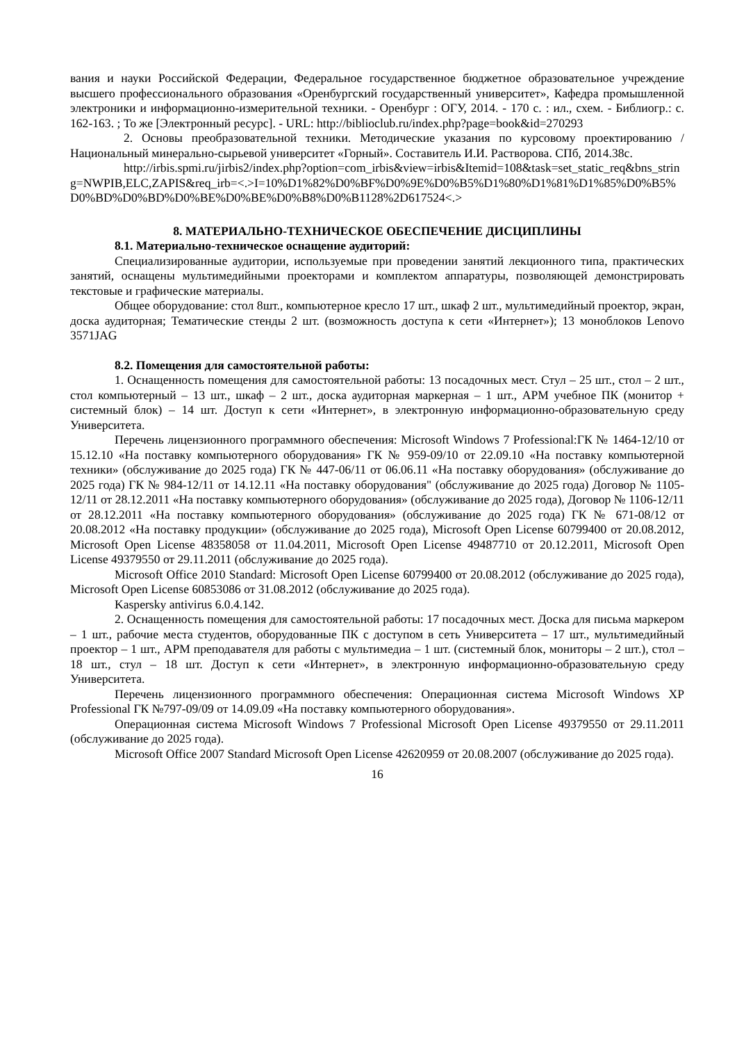вания и науки Российской Федерации, Федеральное государственное бюджетное образовательное учреждение высшего профессионального образования «Оренбургский государственный университет», Кафедра промышленной электроники и информационно-измерительной техники. - Оренбург : ОГУ, 2014. - 170 с. : ил., схем. - Библиогр.: с. 162-163. ; То же [Электронный ресурс]. - URL: http://biblioclub.ru/index.php?page=book&id=270293
2. Основы преобразовательной техники. Методические указания по курсовому проектированию / Национальный минерально-сырьевой университет «Горный». Составитель И.И. Растворова. СПб, 2014.38с.
http://irbis.spmi.ru/jirbis2/index.php?option=com_irbis&view=irbis&Itemid=108&task=set_static_req&bns_string=NWPIB,ELC,ZAPIS&req_irb=<.>I=10%D1%82%D0%BF%D0%9E%D0%B5%D1%80%D1%81%D1%85%D0%B5%D0%BD%D0%BD%D0%BE%D0%BE%D0%B8%D0%B1128%2D617524<.>
8. МАТЕРИАЛЬНО-ТЕХНИЧЕСКОЕ ОБЕСПЕЧЕНИЕ ДИСЦИПЛИНЫ
8.1. Материально-техническое оснащение аудиторий:
Специализированные аудитории, используемые при проведении занятий лекционного типа, практических занятий, оснащены мультимедийными проекторами и комплектом аппаратуры, позволяющей демонстрировать текстовые и графические материалы.
Общее оборудование: стол 8шт., компьютерное кресло 17 шт., шкаф 2 шт., мультимедийный проектор, экран, доска аудиторная; Тематические стенды 2 шт. (возможность доступа к сети «Интернет»); 13 моноблоков Lenovo 3571JAG
8.2. Помещения для самостоятельной работы:
1. Оснащенность помещения для самостоятельной работы: 13 посадочных мест. Стул – 25 шт., стол – 2 шт., стол компьютерный – 13 шт., шкаф – 2 шт., доска аудиторная маркерная – 1 шт., АРМ учебное ПК (монитор + системный блок) – 14 шт. Доступ к сети «Интернет», в электронную информационно-образовательную среду Университета.
Перечень лицензионного программного обеспечения: Microsoft Windows 7 Professional:ГК № 1464-12/10 от 15.12.10 «На поставку компьютерного оборудования» ГК № 959-09/10 от 22.09.10 «На поставку компьютерной техники» (обслуживание до 2025 года) ГК № 447-06/11 от 06.06.11 «На поставку оборудования» (обслуживание до 2025 года) ГК № 984-12/11 от 14.12.11 «На поставку оборудования" (обслуживание до 2025 года) Договор № 1105-12/11 от 28.12.2011 «На поставку компьютерного оборудования» (обслуживание до 2025 года), Договор № 1106-12/11 от 28.12.2011 «На поставку компьютерного оборудования» (обслуживание до 2025 года) ГК № 671-08/12 от 20.08.2012 «На поставку продукции» (обслуживание до 2025 года), Microsoft Open License 60799400 от 20.08.2012, Microsoft Open License 48358058 от 11.04.2011, Microsoft Open License 49487710 от 20.12.2011, Microsoft Open License 49379550 от 29.11.2011 (обслуживание до 2025 года).
Microsoft Office 2010 Standard: Microsoft Open License 60799400 от 20.08.2012 (обслуживание до 2025 года), Microsoft Open License 60853086 от 31.08.2012 (обслуживание до 2025 года).
Kaspersky antivirus 6.0.4.142.
2. Оснащенность помещения для самостоятельной работы: 17 посадочных мест. Доска для письма маркером – 1 шт., рабочие места студентов, оборудованные ПК с доступом в сеть Университета – 17 шт., мультимедийный проектор – 1 шт., АРМ преподавателя для работы с мультимедиа – 1 шт. (системный блок, мониторы – 2 шт.), стол – 18 шт., стул – 18 шт. Доступ к сети «Интернет», в электронную информационно-образовательную среду Университета.
Перечень лицензионного программного обеспечения: Операционная система Microsoft Windows XP Professional ГК №797-09/09 от 14.09.09 «На поставку компьютерного оборудования».
Операционная система Microsoft Windows 7 Professional Microsoft Open License 49379550 от 29.11.2011 (обслуживание до 2025 года).
Microsoft Office 2007 Standard Microsoft Open License 42620959 от 20.08.2007 (обслуживание до 2025 года).
16